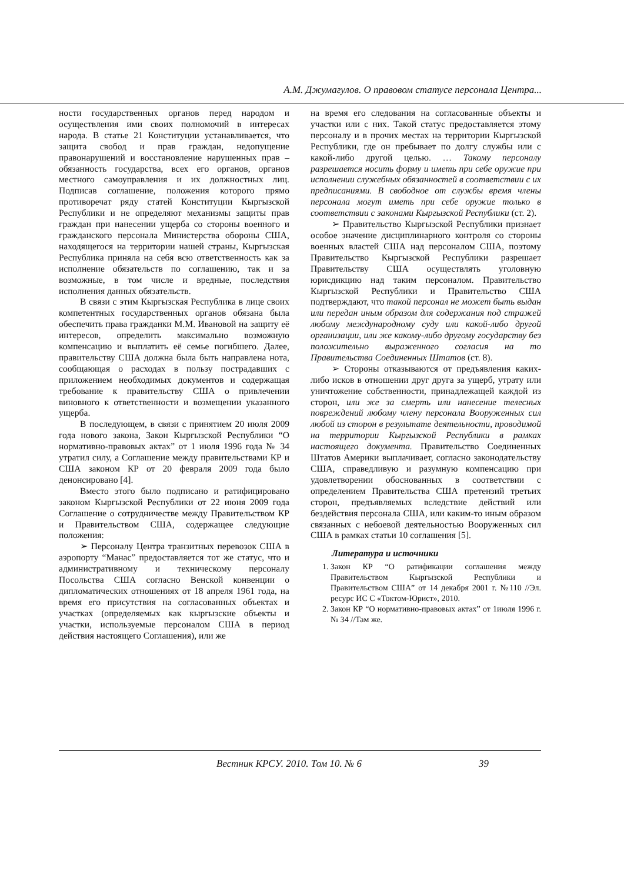А.М. Джумагулов. О правовом статусе персонала Центра...
ности государственных органов перед народом и осуществления ими своих полномочий в интересах народа. В статье 21 Конституции устанавливается, что защита свобод и прав граждан, недопущение правонарушений и восстановление нарушенных прав – обязанность государства, всех его органов, органов местного самоуправления и их должностных лиц. Подписав соглашение, положения которого прямо противоречат ряду статей Конституции Кыргызской Республики и не определяют механизмы защиты прав граждан при нанесении ущерба со стороны военного и гражданского персонала Министерства обороны США, находящегося на территории нашей страны, Кыргызская Республика приняла на себя всю ответственность как за исполнение обязательств по соглашению, так и за возможные, в том числе и вредные, последствия исполнения данных обязательств.
В связи с этим Кыргызская Республика в лице своих компетентных государственных органов обязана была обеспечить права гражданки М.М. Ивановой на защиту её интересов, определить максимально возможную компенсацию и выплатить её семье погибшего. Далее, правительству США должна была быть направлена нота, сообщающая о расходах в пользу пострадавших с приложением необходимых документов и содержащая требование к правительству США о привлечении виновного к ответственности и возмещении указанного ущерба.
В последующем, в связи с принятием 20 июля 2009 года нового закона, Закон Кыргызской Республики “О нормативно-правовых актах” от 1 июля 1996 года № 34 утратил силу, а Соглашение между правительствами КР и США законом КР от 20 февраля 2009 года было денонсировано [4].
Вместо этого было подписано и ратифицировано законом Кыргызской Республики от 22 июня 2009 года Соглашение о сотрудничестве между Правительством КР и Правительством США, содержащее следующие положения:
➢ Персоналу Центра транзитных перевозок США в аэропорту “Манас” предоставляется тот же статус, что и административному и техническому персоналу Посольства США согласно Венской конвенции о дипломатических отношениях от 18 апреля 1961 года, на время его присутствия на согласованных объектах и участках (определяемых как кыргызские объекты и участки, используемые персоналом США в период действия настоящего Соглашения), или же
на время его следования на согласованные объекты и участки или с них. Такой статус предоставляется этому персоналу и в прочих местах на территории Кыргызской Республики, где он пребывает по долгу службы или с какой-либо другой целью. … Такому персоналу разрешается носить форму и иметь при себе оружие при исполнении служебных обязанностей в соответствии с их предписаниями. В свободное от службы время члены персонала могут иметь при себе оружие только в соответствии с законами Кыргызской Республики (ст. 2).
➢ Правительство Кыргызской Республики признает особое значение дисциплинарного контроля со стороны военных властей США над персоналом США, поэтому Правительство Кыргызской Республики разрешает Правительству США осуществлять уголовную юрисдикцию над таким персоналом. Правительство Кыргызской Республики и Правительство США подтверждают, что такой персонал не может быть выдан или передан иным образом для содержания под стражей любому международному суду или какой-либо другой организации, или же какому-либо другому государству без положительно выраженного согласия на то Правительства Соединенных Штатов (ст. 8).
➢ Стороны отказываются от предъявления каких-либо исков в отношении друг друга за ущерб, утрату или уничтожение собственности, принадлежащей каждой из сторон, или же за смерть или нанесение телесных повреждений любому члену персонала Вооруженных сил любой из сторон в результате деятельности, проводимой на территории Кыргызской Республики в рамках настоящего документа. Правительство Соединенных Штатов Америки выплачивает, согласно законодательству США, справедливую и разумную компенсацию при удовлетворении обоснованных в соответствии с определением Правительства США претензий третьих сторон, предъявляемых вследствие действий или бездействия персонала США, или каким-то иным образом связанных с небоевой деятельностью Вооруженных сил США в рамках статьи 10 соглашения [5].
Литература и источники
1. Закон КР “О ратификации соглашения между Правительством Кыргызской Республики и Правительством США” от 14 декабря 2001 г. №110 //Эл. ресурс ИС С «Токтом-Юрист», 2010.
2. Закон КР “О нормативно-правовых актах” от 1июля 1996 г. № 34 //Там же.
Вестник КРСУ. 2010. Том 10. № 6 39